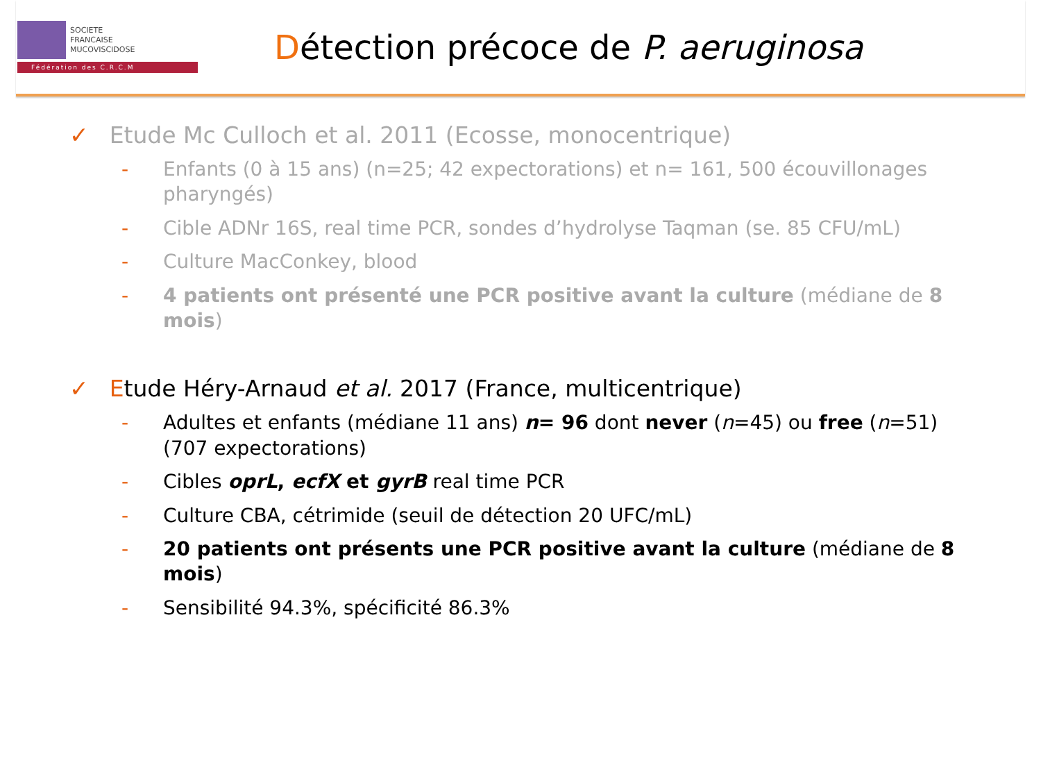SOCIETE
FRANCAISE
MUCOVISCIDOSE
Fédération des C.R.C.M
Détection précoce de P. aeruginosa
✓ Etude Mc Culloch et al. 2011 (Ecosse, monocentrique)
- Enfants (0 à 15 ans) (n=25; 42 expectorations) et n= 161, 500 écouvillonages pharyngés)
- Cible ADNr 16S, real time PCR, sondes d’hydrolyse Taqman (se. 85 CFU/mL)
- Culture MacConkey, blood
- 4 patients ont présenté une PCR positive avant la culture (médiane de 8 mois)
✓ Etude Héry-Arnaud et al. 2017 (France, multicentrique)
- Adultes et enfants (médiane 11 ans) n= 96 dont never (n=45) ou free (n=51) (707 expectorations)
- Cibles oprL, ecfX et gyrB real time PCR
- Culture CBA, cétrimide (seuil de détection 20 UFC/mL)
- 20 patients ont présents une PCR positive avant la culture (médiane de 8 mois)
- Sensibilité 94.3%, spécificité 86.3%